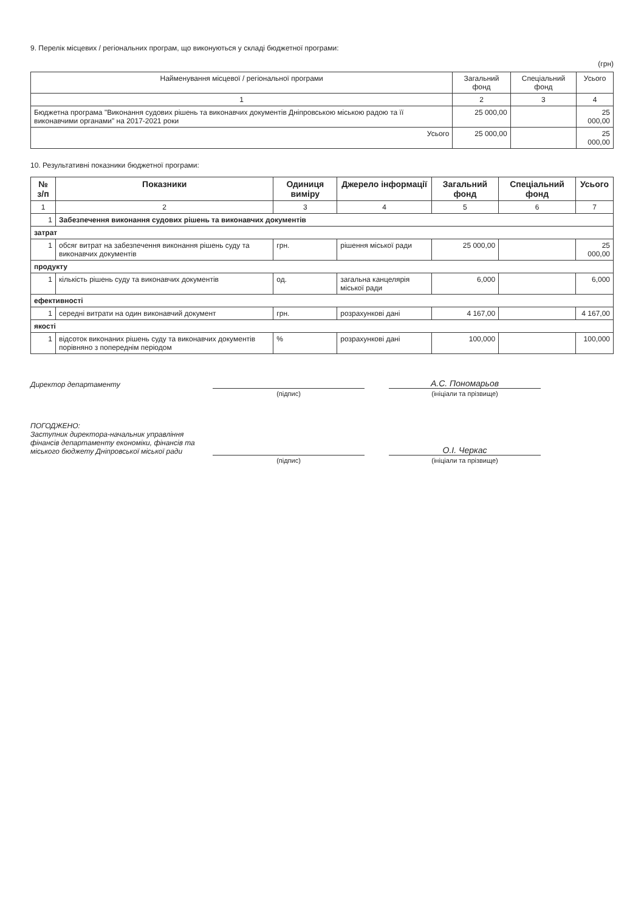9. Перелік місцевих / регіональних програм, що виконуються у складі бюджетної програми:
(грн)
| Найменування місцевої / регіональної програми | Загальний фонд | Спеціальний фонд | Усього |
| --- | --- | --- | --- |
| 1 | 2 | 3 | 4 |
| Бюджетна програма "Виконання судових рішень та виконавчих документів Дніпровською міською радою та її виконавчими органами" на 2017-2021 роки | 25 000,00 | | 25 000,00 |
| Усього | 25 000,00 | | 25 000,00 |
10. Результативні показники бюджетної програми:
| № з/п | Показники | Одиниця виміру | Джерело інформації | Загальний фонд | Спеціальний фонд | Усього |
| --- | --- | --- | --- | --- | --- | --- |
| 1 | 2 | 3 | 4 | 5 | 6 | 7 |
| 1 | Забезпечення виконання судових рішень та виконавчих документів | | | | | |
| затрат | | | | | | |
| 1 | обсяг витрат на забезпечення виконання рішень суду та виконавчих документів | грн. | рішення міської ради | 25 000,00 | | 25 000,00 |
| продукту | | | | | | |
| 1 | кількість рішень суду та виконавчих документів | од. | загальна канцелярія міської ради | 6,000 | | 6,000 |
| ефективності | | | | | | |
| 1 | середні витрати на один виконавчий документ | грн. | розрахункові дані | 4 167,00 | | 4 167,00 |
| якості | | | | | | |
| 1 | відсоток виконаних рішень суду та виконавчих документів порівняно з попереднім періодом | % | розрахункові дані | 100,000 | | 100,000 |
Директор департаменту
А.С. Пономарьов
(підпис)
(ініціали та прізвище)
ПОГОДЖЕНО:
Заступник директора-начальник управління фінансів департаменту економіки, фінансів та міського бюджету Дніпровської міської ради
О.І. Черкас
(підпис)
(ініціали та прізвище)